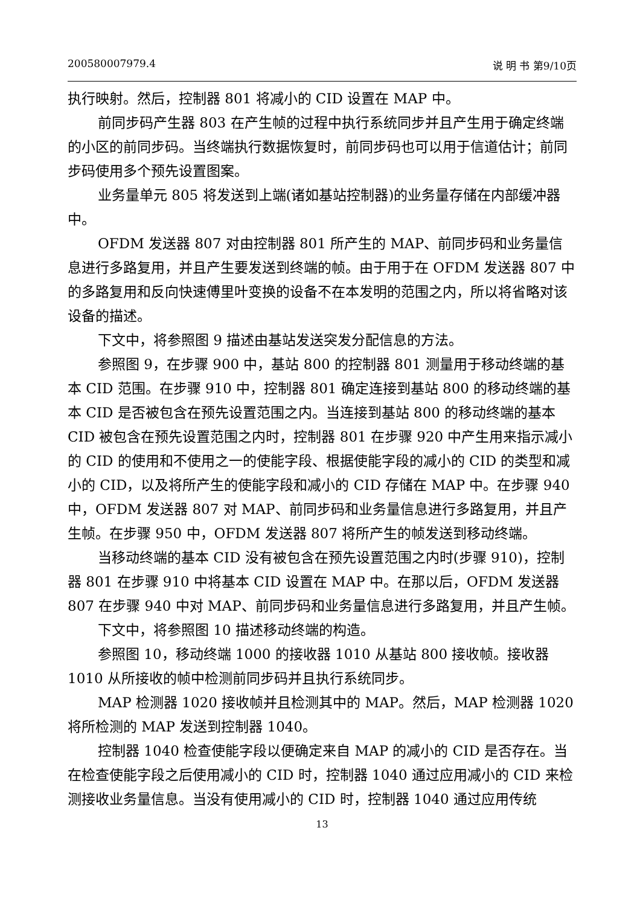200580007979.4 说 明 书 第9/10页
执行映射。然后，控制器 801 将减小的 CID 设置在 MAP 中。
前同步码产生器 803 在产生帧的过程中执行系统同步并且产生用于确定终端的小区的前同步码。当终端执行数据恢复时，前同步码也可以用于信道估计；前同步码使用多个预先设置图案。
业务量单元 805 将发送到上端(诸如基站控制器)的业务量存储在内部缓冲器中。
OFDM 发送器 807 对由控制器 801 所产生的 MAP、前同步码和业务量信息进行多路复用，并且产生要发送到终端的帧。由于用于在 OFDM 发送器 807 中的多路复用和反向快速傅里叶变换的设备不在本发明的范围之内，所以将省略对该设备的描述。
下文中，将参照图 9 描述由基站发送突发分配信息的方法。
参照图 9，在步骤 900 中，基站 800 的控制器 801 测量用于移动终端的基本 CID 范围。在步骤 910 中，控制器 801 确定连接到基站 800 的移动终端的基本 CID 是否被包含在预先设置范围之内。当连接到基站 800 的移动终端的基本 CID 被包含在预先设置范围之内时，控制器 801 在步骤 920 中产生用来指示减小的 CID 的使用和不使用之一的使能字段、根据使能字段的减小的 CID 的类型和减小的 CID，以及将所产生的使能字段和减小的 CID 存储在 MAP 中。在步骤 940 中，OFDM 发送器 807 对 MAP、前同步码和业务量信息进行多路复用，并且产生帧。在步骤 950 中，OFDM 发送器 807 将所产生的帧发送到移动终端。
当移动终端的基本 CID 没有被包含在预先设置范围之内时(步骤 910)，控制器 801 在步骤 910 中将基本 CID 设置在 MAP 中。在那以后，OFDM 发送器 807 在步骤 940 中对 MAP、前同步码和业务量信息进行多路复用，并且产生帧。
下文中，将参照图 10 描述移动终端的构造。
参照图 10，移动终端 1000 的接收器 1010 从基站 800 接收帧。接收器 1010 从所接收的帧中检测前同步码并且执行系统同步。
MAP 检测器 1020 接收帧并且检测其中的 MAP。然后，MAP 检测器 1020 将所检测的 MAP 发送到控制器 1040。
控制器 1040 检查使能字段以便确定来自 MAP 的减小的 CID 是否存在。当在检查使能字段之后使用减小的 CID 时，控制器 1040 通过应用减小的 CID 来检测接收业务量信息。当没有使用减小的 CID 时，控制器 1040 通过应用传统
13